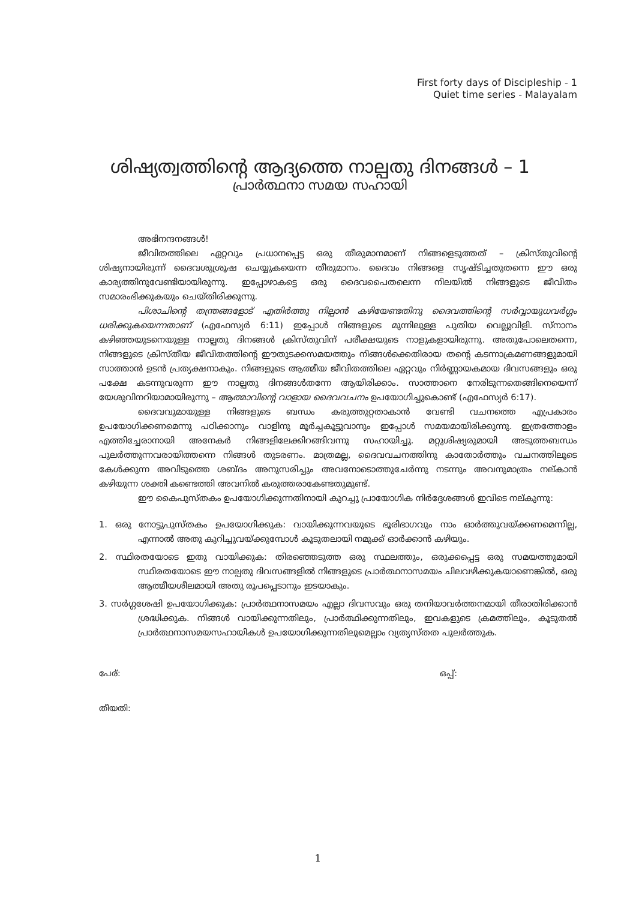First forty days of Discipleship - 1
Quiet time series - Malayalam
ശിഷ്യത്വത്തിന്റെ ആദ്യത്തെ നാല്പതു ദിനങ്ങൾ – 1
പ്രാർത്ഥനാ സമയ സഹായി
അഭിനന്ദനങ്ങൾ!
ജീവിതത്തിലെ ഏറ്റവും പ്രധാനപ്പെട്ട ഒരു തീരുമാനമാണ് നിങ്ങളെടുത്തത് – ക്രിസ്തുവിന്റെ ശിഷ്യനായിരുന്ന് ദൈവശുശ്രൂഷ ചെയ്യുകയെന്ന തീരുമാനം. ദൈവം നിങ്ങളെ സൃഷ്ടിച്ചതുതന്നെ ഈ ഒരു കാര്യത്തിനുവേണ്ടിയായിരുന്നു. ഇപ്പോഴാകട്ടെ ഒരു ദൈവപൈതലെന്ന നിലയിൽ നിങ്ങളുടെ ജീവിതം സമാരംഭിക്കുകയും ചെയ്തിരിക്കുന്നു.
പിശാചിന്റെ തന്ത്രങ്ങളോട് എതിർത്തു നില്പാൻ കഴിയേണ്ടതിനു ദൈവത്തിന്റെ സർവ്വായുധവർഗ്ഗം ധരിക്കുകയെന്നതാണ് (എഫേസ്യർ 6:11) ഇപ്പോൾ നിങ്ങളുടെ മുന്നിലുള്ള പുതിയ വെല്ലുവിളി. സ്നാനം കഴിഞ്ഞയുടനെയുള്ള നാല്പതു ദിനങ്ങൾ ക്രിസ്തുവിന് പരീക്ഷയുടെ നാളുകളായിരുന്നു. അതുപോലെതന്നെ, നിങ്ങളുടെ ക്രിസ്തീയ ജീവിതത്തിന്റെ ഈതുടക്കസമയത്തും നിങ്ങൾക്കെതിരായ തന്റെ കടന്നാക്രമണങ്ങളുമായി സാത്താൻ ഉടൻ പ്രത്യക്ഷനാകും. നിങ്ങളുടെ ആത്മീയ ജീവിതത്തിലെ ഏറ്റവും നിർണ്ണായകമായ ദിവസങ്ങളും ഒരു പക്ഷേ കടന്നുവരുന്ന ഈ നാല്പതു ദിനങ്ങൾതന്നേ ആയിരിക്കാം. സാത്താനെ നേരിടുന്നതെങ്ങിനെയെന്ന് യേശുവിനറിയാമായിരുന്നു – ആത്മാവിന്റെ വാളായ ദൈവവചനം ഉപയോഗിച്ചുകൊണ്ട് (എഫേസ്യർ 6:17).
ദൈവവുമായുള്ള നിങ്ങളുടെ ബന്ധം കരുത്തുറ്റതാകാൻ വേണ്ടി വചനത്തെ എപ്രകാരം ഉപയോഗിക്കണമെന്നു പഠിക്കാനും വാളിനു മൂർച്ചകൂട്ടുവാനും ഇപ്പോൾ സമയമായിരിക്കുന്നു. ഇത്രത്തോളം എത്തിച്ചേരാനായി അനേകർ നിങ്ങളിലേക്കിറങ്ങിവന്നു സഹായിച്ചു. മറ്റുശിഷ്യരുമായി അടുത്തബന്ധം പുലർത്തുന്നവരായിത്തന്നെ നിങ്ങൾ തുടരണം. മാത്രമല്ല, ദൈവവചനത്തിനു കാതോർത്തും വചനത്തിലൂടെ കേൾക്കുന്ന അവിടുത്തെ ശബ്ദം അനുസരിച്ചും അവനോടൊത്തുചേർന്നു നടന്നും അവനുമാത്രം നല്കാൻ കഴിയുന്ന ശക്തി കണ്ടെത്തി അവനിൽ കരുത്തരാകേണ്ടതുമുണ്ട്.
ഈ കൈപുസ്തകം ഉപയോഗിക്കുന്നതിനായി കുറച്ചു പ്രായോഗിക നിർദ്ദേശങ്ങൾ ഇവിടെ നല്കുന്നു:
1. ഒരു നോട്ടുപുസ്തകം ഉപയോഗിക്കുക: വായിക്കുന്നവയുടെ ഭൂരിഭാഗവും നാം ഓർത്തുവയ്ക്കണമെന്നില്ല, എന്നാൽ അതു കുറിച്ചുവയ്ക്കുമ്പോൾ കൂടുതലായി നമുക്ക് ഓർക്കാൻ കഴിയും.
2. സ്ഥിരതയോടെ ഇതു വായിക്കുക: തിരഞ്ഞെടുത്ത ഒരു സ്ഥലത്തും, ഒരുക്കപ്പെട്ട ഒരു സമയത്തുമായി സ്ഥിരതയോടെ ഈ നാല്പതു ദിവസങ്ങളിൽ നിങ്ങളുടെ പ്രാർത്ഥനാസമയം ചിലവഴിക്കുകയാണെങ്കിൽ, ഒരു ആത്മീയശീലമായി അതു രൂപപ്പെടാനും ഇടയാകും.
3. സർഗ്ഗശേഷി ഉപയോഗിക്കുക: പ്രാർത്ഥനാസമയം എല്ലാ ദിവസവും ഒരു തനിയാവർത്തനമായി തീരാതിരിക്കാൻ ശ്രദ്ധിക്കുക. നിങ്ങൾ വായിക്കുന്നതിലും, പ്രാർത്ഥിക്കുന്നതിലും, ഇവകളുടെ ക്രമത്തിലും, കൂടുതൽ പ്രാർത്ഥനാസമയസഹായികൾ ഉപയോഗിക്കുന്നതിലുമെല്ലാം വ്യത്യസ്തത പുലർത്തുക.
പേര്: ഒപ്പ്:
തീയതി:
1